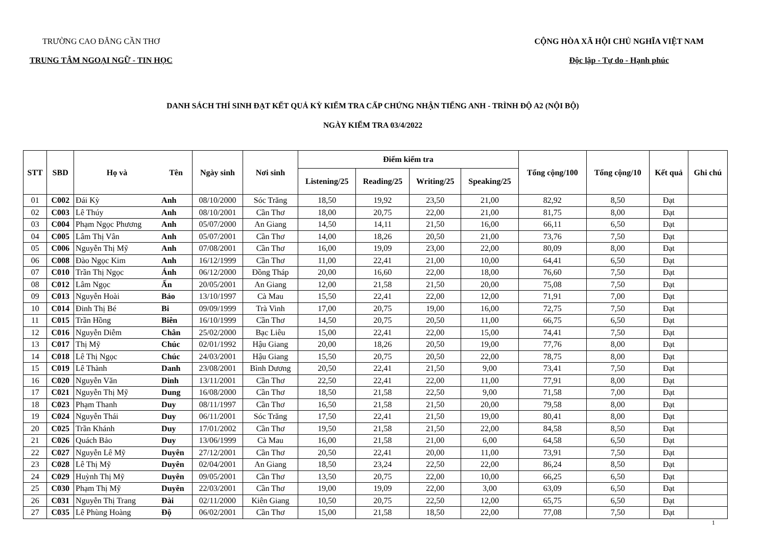TRƯỜNG CAO ĐẲNG CẦN THƠ
TRUNG TÂM NGOẠI NGỮ - TIN HỌC
CỘNG HÒA XÃ HỘI CHỦ NGHĨA VIỆT NAM
Độc lập - Tự do - Hạnh phúc
DANH SÁCH THÍ SINH ĐẠT KẾT QUẢ KỲ KIỂM TRA CẤP CHỨNG NHẬN TIẾNG ANH - TRÌNH ĐỘ A2 (NỘI BỘ)
NGÀY KIỂM TRA 03/4/2022
| STT | SBD | Họ và | Tên | Ngày sinh | Nơi sinh | Điểm kiểm tra | | | | Tổng cộng/100 | Tổng cộng/10 | Kết quả | Ghi chú |
| --- | --- | --- | --- | --- | --- | --- | --- | --- | --- | --- | --- | --- | --- |
| | | | | | | Listening/25 | Reading/25 | Writing/25 | Speaking/25 | | | | |
| 01 | C002 | Đái Kỳ | Anh | 08/10/2000 | Sóc Trăng | 18,50 | 19,92 | 23,50 | 21,00 | 82,92 | 8,50 | Đạt | |
| 02 | C003 | Lê Thúy | Anh | 08/10/2001 | Cần Thơ | 18,00 | 20,75 | 22,00 | 21,00 | 81,75 | 8,00 | Đạt | |
| 03 | C004 | Phạm Ngọc Phương | Anh | 05/07/2000 | An Giang | 14,50 | 14,11 | 21,50 | 16,00 | 66,11 | 6,50 | Đạt | |
| 04 | C005 | Lâm Thị Vân | Anh | 05/07/2001 | Cần Thơ | 14,00 | 18,26 | 20,50 | 21,00 | 73,76 | 7,50 | Đạt | |
| 05 | C006 | Nguyễn Thị Mỹ | Anh | 07/08/2001 | Cần Thơ | 16,00 | 19,09 | 23,00 | 22,00 | 80,09 | 8,00 | Đạt | |
| 06 | C008 | Đào Ngọc Kim | Anh | 16/12/1999 | Cần Thơ | 11,00 | 22,41 | 21,00 | 10,00 | 64,41 | 6,50 | Đạt | |
| 07 | C010 | Trần Thị Ngọc | Ánh | 06/12/2000 | Đồng Tháp | 20,00 | 16,60 | 22,00 | 18,00 | 76,60 | 7,50 | Đạt | |
| 08 | C012 | Lâm Ngọc | Ấn | 20/05/2001 | An Giang | 12,00 | 21,58 | 21,50 | 20,00 | 75,08 | 7,50 | Đạt | |
| 09 | C013 | Nguyễn Hoài | Bảo | 13/10/1997 | Cà Mau | 15,50 | 22,41 | 22,00 | 12,00 | 71,91 | 7,00 | Đạt | |
| 10 | C014 | Đinh Thị Bé | Bi | 09/09/1999 | Trà Vinh | 17,00 | 20,75 | 19,00 | 16,00 | 72,75 | 7,50 | Đạt | |
| 11 | C015 | Trần Hồng | Biên | 16/10/1999 | Cần Thơ | 14,50 | 20,75 | 20,50 | 11,00 | 66,75 | 6,50 | Đạt | |
| 12 | C016 | Nguyễn Diễm | Chân | 25/02/2000 | Bạc Liêu | 15,00 | 22,41 | 22,00 | 15,00 | 74,41 | 7,50 | Đạt | |
| 13 | C017 | Thị Mỹ | Chúc | 02/01/1992 | Hậu Giang | 20,00 | 18,26 | 20,50 | 19,00 | 77,76 | 8,00 | Đạt | |
| 14 | C018 | Lê Thị Ngọc | Chúc | 24/03/2001 | Hậu Giang | 15,50 | 20,75 | 20,50 | 22,00 | 78,75 | 8,00 | Đạt | |
| 15 | C019 | Lê Thành | Danh | 23/08/2001 | Bình Dương | 20,50 | 22,41 | 21,50 | 9,00 | 73,41 | 7,50 | Đạt | |
| 16 | C020 | Nguyễn Văn | Dinh | 13/11/2001 | Cần Thơ | 22,50 | 22,41 | 22,00 | 11,00 | 77,91 | 8,00 | Đạt | |
| 17 | C021 | Nguyễn Thị Mỹ | Dung | 16/08/2000 | Cần Thơ | 18,50 | 21,58 | 22,50 | 9,00 | 71,58 | 7,00 | Đạt | |
| 18 | C023 | Phạm Thanh | Duy | 08/11/1997 | Cần Thơ | 16,50 | 21,58 | 21,50 | 20,00 | 79,58 | 8,00 | Đạt | |
| 19 | C024 | Nguyễn Thái | Duy | 06/11/2001 | Sóc Trăng | 17,50 | 22,41 | 21,50 | 19,00 | 80,41 | 8,00 | Đạt | |
| 20 | C025 | Trần Khánh | Duy | 17/01/2002 | Cần Thơ | 19,50 | 21,58 | 21,50 | 22,00 | 84,58 | 8,50 | Đạt | |
| 21 | C026 | Quách Bảo | Duy | 13/06/1999 | Cà Mau | 16,00 | 21,58 | 21,00 | 6,00 | 64,58 | 6,50 | Đạt | |
| 22 | C027 | Nguyễn Lê Mỹ | Duyên | 27/12/2001 | Cần Thơ | 20,50 | 22,41 | 20,00 | 11,00 | 73,91 | 7,50 | Đạt | |
| 23 | C028 | Lê Thị Mỹ | Duyên | 02/04/2001 | An Giang | 18,50 | 23,24 | 22,50 | 22,00 | 86,24 | 8,50 | Đạt | |
| 24 | C029 | Huỳnh Thị Mỹ | Duyên | 09/05/2001 | Cần Thơ | 13,50 | 20,75 | 22,00 | 10,00 | 66,25 | 6,50 | Đạt | |
| 25 | C030 | Phạm Thị Mỹ | Duyên | 22/03/2001 | Cần Thơ | 19,00 | 19,09 | 22,00 | 3,00 | 63,09 | 6,50 | Đạt | |
| 26 | C031 | Nguyễn Thị Trang | Đài | 02/11/2000 | Kiên Giang | 10,50 | 20,75 | 22,50 | 12,00 | 65,75 | 6,50 | Đạt | |
| 27 | C035 | Lê Phùng Hoàng | Độ | 06/02/2001 | Cần Thơ | 15,00 | 21,58 | 18,50 | 22,00 | 77,08 | 7,50 | Đạt | |
1